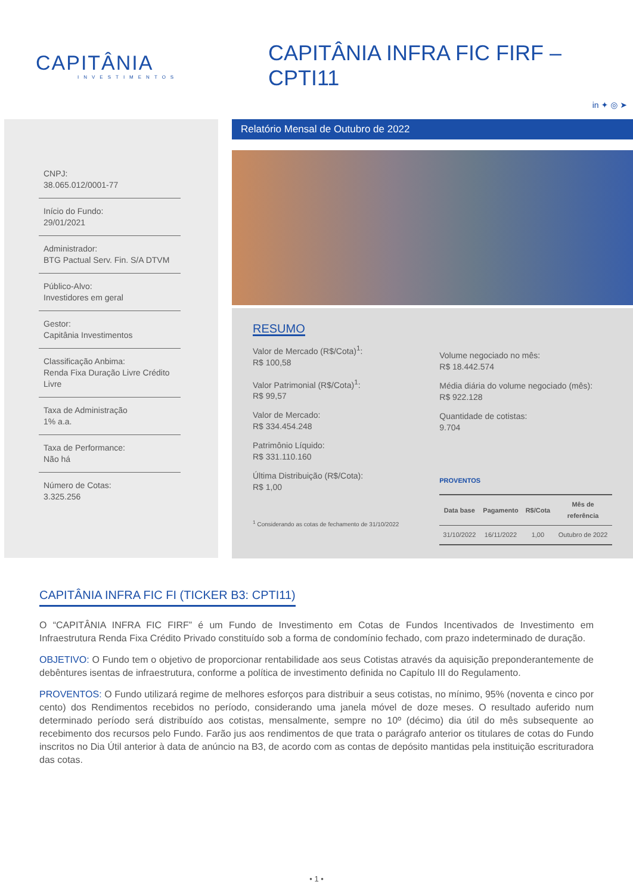CAPITÂNIA
INVESTIMENTOS
CAPITÂNIA INFRA FIC FIRF – CPTI11
in ✦ ◎ ➤
CNPJ:
38.065.012/0001-77
Início do Fundo:
29/01/2021
Administrador:
BTG Pactual Serv. Fin. S/A DTVM
Público-Alvo:
Investidores em geral
Gestor:
Capitânia Investimentos
Classificação Anbima:
Renda Fixa Duração Livre Crédito Livre
Taxa de Administração
1% a.a.
Taxa de Performance:
Não há
Número de Cotas:
3.325.256
Relatório Mensal de Outubro de 2022
RESUMO
Valor de Mercado (R$/Cota)<sup>1</sup>:
R$ 100,58
Valor Patrimonial (R$/Cota)<sup>1</sup>:
R$ 99,57
Valor de Mercado:
R$ 334.454.248
Patrimônio Líquido:
R$ 331.110.160
Última Distribuição (R$/Cota):
R$ 1,00
<sup>1</sup> Considerando as cotas de fechamento de 31/10/2022
Volume negociado no mês:
R$ 18.442.574
Média diária do volume negociado (mês):
R$ 922.128
Quantidade de cotistas:
9.704
PROVENTOS
| Data base | Pagamento | R$/Cota | Mês de referência |
| --- | --- | --- | --- |
| 31/10/2022 | 16/11/2022 | 1,00 | Outubro de 2022 |
CAPITÂNIA INFRA FIC FI (TICKER B3: CPTI11)
O “CAPITÂNIA INFRA FIC FIRF” é um Fundo de Investimento em Cotas de Fundos Incentivados de Investimento em Infraestrutura Renda Fixa Crédito Privado constituído sob a forma de condomínio fechado, com prazo indeterminado de duração.
OBJETIVO: O Fundo tem o objetivo de proporcionar rentabilidade aos seus Cotistas através da aquisição preponderantemente de debêntures isentas de infraestrutura, conforme a política de investimento definida no Capítulo III do Regulamento.
PROVENTOS: O Fundo utilizará regime de melhores esforços para distribuir a seus cotistas, no mínimo, 95% (noventa e cinco por cento) dos Rendimentos recebidos no período, considerando uma janela móvel de doze meses. O resultado auferido num determinado período será distribuído aos cotistas, mensalmente, sempre no 10º (décimo) dia útil do mês subsequente ao recebimento dos recursos pelo Fundo. Farão jus aos rendimentos de que trata o parágrafo anterior os titulares de cotas do Fundo inscritos no Dia Útil anterior à data de anúncio na B3, de acordo com as contas de depósito mantidas pela instituição escrituradora das cotas.
• 1 •